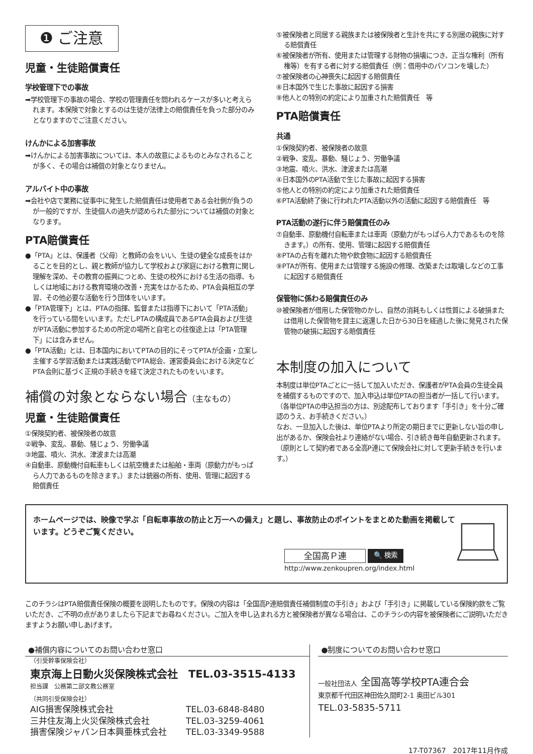❶ ご注意
児童・生徒賠償責任
学校管理下での事故
➡学校管理下の事故の場合、学校の管理責任を問われるケースが多いと考えられます。本保険で対象とするのは生徒が法律上の賠償責任を負った部分のみとなりますのでご注意ください。
けんかによる加害事故
➡けんかによる加害事故については、本人の故意によるものとみなされることが多く、その場合は補償の対象となりません。
アルバイト中の事故
➡会社や店で業務に従事中に発生した賠償責任は使用者である会社側が負うのが一般的ですが、生徒個人の過失が認められた部分については補償の対象となります。
PTA賠償責任
●「PTA」とは、保護者（父母）と教師の会をいい、生徒の健全な成長をはかることを目的とし、親と教師が協力して学校および家庭における教育に関し理解を深め、その教育の振興につとめ、生徒の校外における生活の指導、もしくは地域における教育環境の改善・充実をはかるため、PTA会員相互の学習、その他必要な活動を行う団体をいいます。
●「PTA管理下」とは、PTAの指揮、監督または指導下において「PTA活動」を行っている間をいいます。ただしPTAの構成員であるPTA会員および生徒がPTA活動に参加するための所定の場所と自宅との往復途上は「PTA管理下」には含みません。
●「PTA活動」とは、日本国内においてPTAの目的にそってPTAが企画・立案し主催する学習活動または実践活動でPTA総会、運営委員会における決定などPTA会則に基づく正規の手続きを経て決定されたものをいいます。
補償の対象とならない場合（主なもの）
児童・生徒賠償責任
①保険契約者、被保険者の故意
②戦争、変乱、暴動、騒じょう、労働争議
③地震、噴火、洪水、津波または高潮
④自動車、原動機付自転車もしくは航空機または船舶・車両（原動力がもっぱら人力であるものを除きます。）または銃器の所有、使用、管理に起因する賠償責任
⑤被保険者と同居する親族または被保険者と生計を共にする別居の親族に対する賠償責任
⑥被保険者が所有、使用または管理する財物の損壊につき、正当な権利（所有権等）を有する者に対する賠償責任（例：借用中のパソコンを壊した）
⑦被保険者の心神喪失に起因する賠償責任
⑧日本国外で生じた事故に起因する損害
⑨他人との特別の約定により加重された賠償責任　等
PTA賠償責任
共通
①保険契約者、被保険者の故意
②戦争、変乱、暴動、騒じょう、労働争議
③地震、噴火、洪水、津波または高潮
④日本国外のPTA活動で生じた事故に起因する損害
⑤他人との特別の約定により加重された賠償責任
⑥PTA活動終了後に行われたPTA活動以外の活動に起因する賠償責任　等
PTA活動の遂行に伴う賠償責任のみ
⑦自動車、原動機付自転車または車両（原動力がもっぱら人力であるものを除きます。）の所有、使用、管理に起因する賠償責任
⑧PTAの占有を離れた物や飲食物に起因する賠償責任
⑨PTAが所有、使用または管理する施設の修理、改築または取壊しなどの工事に起因する賠償責任
保管物に係わる賠償責任のみ
⑩被保険者が借用した保管物のかし、自然の消耗もしくは性質による破損または借用した保管物を貸主に返還した日から30日を経過した後に発見された保管物の破損に起因する賠償責任
本制度の加入について
本制度は単位PTAごとに一括して加入いただき、保護者がPTA会員の生徒全員を補償するものですので、加入申込は単位PTAの担当者が一括して行います。（各単位PTAの申込担当の方は、別途配布しております「手引き」を十分ご確認のうえ、お手続きください。）
なお、一旦加入した後は、単位PTAより所定の期日までに更新しない旨の申し出があるか、保険会社より連絡がない場合、引き続き毎年自動更新されます。（原則として契約者である全高P連にて保険会社に対して更新手続きを行います。）
ホームページでは、映像で学ぶ「自転車事故の防止と万一への備え」と題し、事故防止のポイントをまとめた動画を掲載しています。どうぞご覧ください。
全国高Ｐ連 🔍 検索
http://www.zenkoupren.org/index.html
このチラシはPTA賠償責任保険の概要を説明したものです。保険の内容は「全国高P連賠償責任補償制度の手引き」および「手引き」に掲載している保険約款をご覧いただき、ご不明の点がありましたら下記までお尋ねください。ご加入を申し込まれる方と被保険者が異なる場合は、このチラシの内容を被保険者にご説明いただきますようお願い申しあげます。
●補償内容についてのお問い合わせ窓口
（引受幹事保険会社）
東京海上日動火災保険株式会社　TEL.03-3515-4133
担当課　公務第二部文教公務室
（共同引受保険会社）
AIG損害保険株式会社 TEL.03-6848-8480
三井住友海上火災保険株式会社 TEL.03-3259-4061
損害保険ジャパン日本興亜株式会社 TEL.03-3349-9588
●制度についてのお問い合わせ窓口
一般社団法人 全国高等学校PTA連合会
東京都千代田区神田佐久間町2-1 奥田ビル301
TEL.03-5835-5711
17-T07367　2017年11月作成